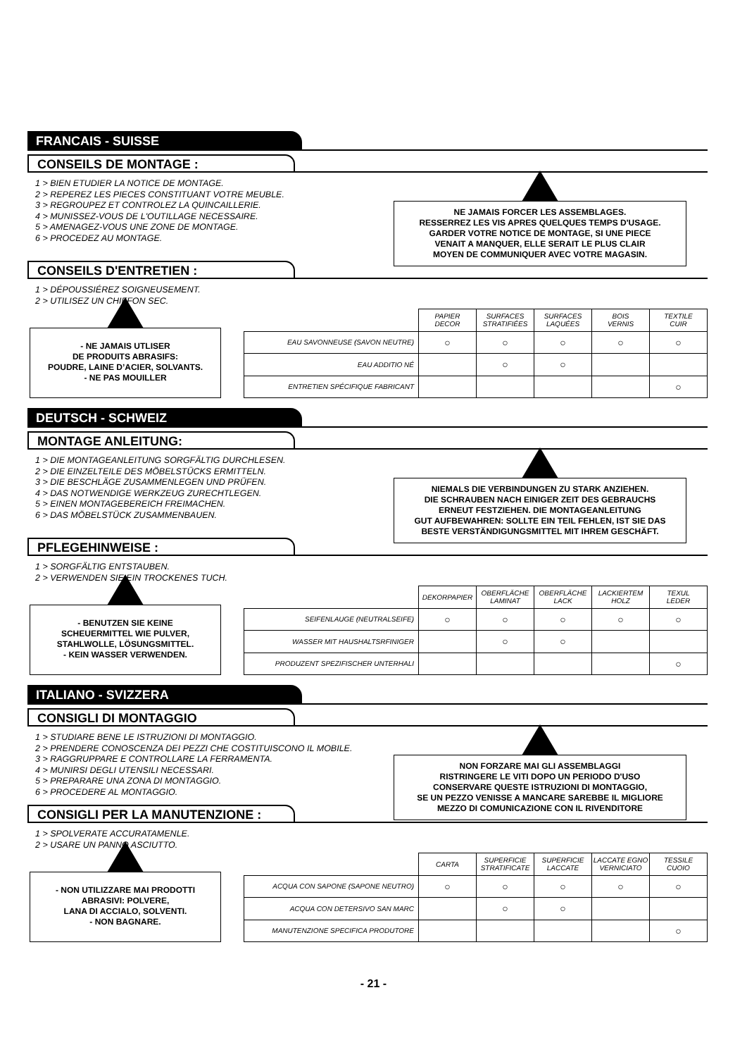FRANCAIS - SUISSE
CONSEILS DE MONTAGE :
1 > BIEN ETUDIER LA NOTICE DE MONTAGE.
2 > REPEREZ LES PIECES CONSTITUANT VOTRE MEUBLE.
3 > REGROUPEZ ET CONTROLEZ LA QUINCAILLERIE.
4 > MUNISSEZ-VOUS DE L'OUTILLAGE NECESSAIRE.
5 > AMENAGEZ-VOUS UNE ZONE DE MONTAGE.
6 > PROCEDEZ AU MONTAGE.
NE JAMAIS FORCER LES ASSEMBLAGES.
RESSERREZ LES VIS APRES QUELQUES TEMPS D'USAGE.
GARDER VOTRE NOTICE DE MONTAGE, SI UNE PIECE
VENAIT A MANQUER, ELLE SERAIT LE PLUS CLAIR
MOYEN DE COMMUNIQUER AVEC VOTRE MAGASIN.
CONSEILS D'ENTRETIEN :
1 > DÉPOUSSIÉREZ SOIGNEUSEMENT.
2 > UTILISEZ UN CHIFFON SEC.
- NE JAMAIS UTLISER
DE PRODUITS ABRASIFS:
POUDRE, LAINE D’ACIER, SOLVANTS.
- NE PAS MOUILLER
| | PAPIER DECOR | SURFACES STRATIFIÉES | SURFACES LAQUÉES | BOIS VERNIS | TEXTILE CUIR |
| --- | --- | --- | --- | --- | --- |
| EAU SAVONNEUSE (SAVON NEUTRE) | ○ | ○ | ○ | ○ | ○ |
| EAU ADDITIO NÉ | | ○ | ○ | | |
| ENTRETIEN SPÉCIFIQUE FABRICANT | | | | | ○ |
DEUTSCH - SCHWEIZ
MONTAGE ANLEITUNG:
1 > DIE MONTAGEANLEITUNG SORGFÄLTIG DURCHLESEN.
2 > DIE EINZELTEILE DES MÖBELSTÜCKS ERMITTELN.
3 > DIE BESCHLÄGE ZUSAMMENLEGEN UND PRÜFEN.
4 > DAS NOTWENDIGE WERKZEUG ZURECHTLEGEN.
5 > EINEN MONTAGEBEREICH FREIMACHEN.
6 > DAS MÖBELSTÜCK ZUSAMMENBAUEN.
NIEMALS DIE VERBINDUNGEN ZU STARK ANZIEHEN.
DIE SCHRAUBEN NACH EINIGER ZEIT DES GEBRAUCHS
ERNEUT FESTZIEHEN. DIE MONTAGEANLEITUNG
GUT AUFBEWAHREN: SOLLTE EIN TEIL FEHLEN, IST SIE DAS
BESTE VERSTÄNDIGUNGSMITTEL MIT IHREM GESCHÄFT.
PFLEGEHINWEISE :
1 > SORGFÄLTIG ENTSTAUBEN.
2 > VERWENDEN SIE EIN TROCKENES TUCH.
- BENUTZEN SIE KEINE
SCHEUERMITTEL WIE PULVER,
STAHLWOLLE, LÖSUNGSMITTEL.
- KEIN WASSER VERWENDEN.
| | DEKORPAPIER | OBERFLÄCHE LAMINAT | OBERFLÄCHE LACK | LACKIERTEM HOLZ | TEXUL LEDER |
| --- | --- | --- | --- | --- | --- |
| SEIFENLAUGE (NEUTRALSEIFE) | ○ | ○ | ○ | ○ | ○ |
| WASSER MIT HAUSHALTSRFINIGER | | ○ | ○ | | |
| PRODUZENT SPEZIFISCHER UNTERHALI | | | | | ○ |
ITALIANO - SVIZZERA
CONSIGLI DI MONTAGGIO
1 > STUDIARE BENE LE ISTRUZIONI DI MONTAGGIO.
2 > PRENDERE CONOSCENZA DEI PEZZI CHE COSTITUISCONO IL MOBILE.
3 > RAGGRUPPARE E CONTROLLARE LA FERRAMENTA.
4 > MUNIRSI DEGLI UTENSILI NECESSARI.
5 > PREPARARE UNA ZONA DI MONTAGGIO.
6 > PROCEDERE AL MONTAGGIO.
NON FORZARE MAI GLI ASSEMBLAGGI
RISTRINGERE LE VITI DOPO UN PERIODO D'USO
CONSERVARE QUESTE ISTRUZIONI DI MONTAGGIO,
SE UN PEZZO VENISSE A MANCARE SAREBBE IL MIGLIORE
MEZZO DI COMUNICAZIONE CON IL RIVENDITORE
CONSIGLI PER LA MANUTENZIONE :
1 > SPOLVERATE ACCURATAMENLE.
2 > USARE UN PANNO ASCIUTTO.
- NON UTILIZZARE MAI PRODOTTI
ABRASIVI: POLVERE,
LANA DI ACCIALO, SOLVENTI.
- NON BAGNARE.
| | CARTA | SUPERFICIE STRATIFICATE | SUPERFICIE LACCATE | LACCATE EGNO VERNICIATO | TESSILE CUOIO |
| --- | --- | --- | --- | --- | --- |
| ACQUA CON SAPONE (SAPONE NEUTRO) | ○ | ○ | ○ | ○ | ○ |
| ACQUA CON DETERSIVO SAN MARC | | ○ | ○ | | |
| MANUTENZIONE SPECIFICA PRODUTORE | | | | | ○ |
- 21 -